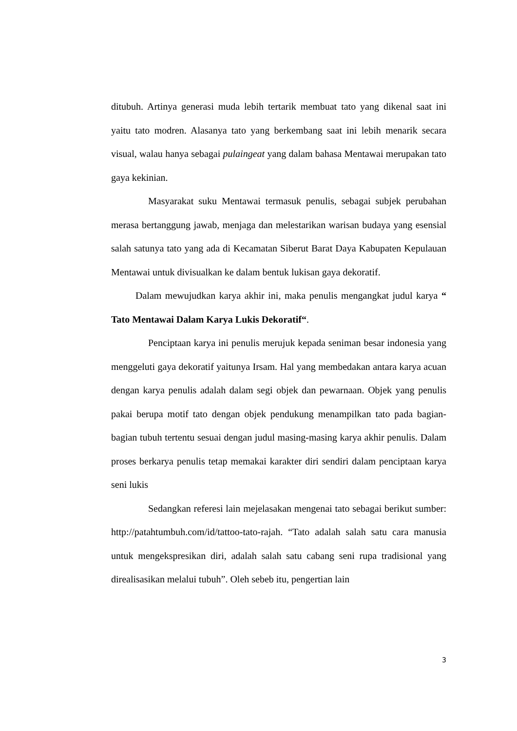ditubuh. Artinya generasi muda lebih tertarik membuat tato yang dikenal saat ini yaitu tato modren. Alasanya tato yang berkembang saat ini lebih menarik secara visual, walau hanya sebagai pulaingeat yang dalam bahasa Mentawai merupakan tato gaya kekinian.
Masyarakat suku Mentawai termasuk penulis, sebagai subjek perubahan merasa bertanggung jawab, menjaga dan melestarikan warisan budaya yang esensial salah satunya tato yang ada di Kecamatan Siberut Barat Daya Kabupaten Kepulauan Mentawai untuk divisualkan ke dalam bentuk lukisan gaya dekoratif.
Dalam mewujudkan karya akhir ini, maka penulis mengangkat judul karya “ Tato Mentawai Dalam Karya Lukis Dekoratif“.
Penciptaan karya ini penulis merujuk kepada seniman besar indonesia yang menggeluti gaya dekoratif yaitunya Irsam. Hal yang membedakan antara karya acuan dengan karya penulis adalah dalam segi objek dan pewarnaan. Objek yang penulis pakai berupa motif tato dengan objek pendukung menampilkan tato pada bagian-bagian tubuh tertentu sesuai dengan judul masing-masing karya akhir penulis. Dalam proses berkarya penulis tetap memakai karakter diri sendiri dalam penciptaan karya seni lukis
Sedangkan referesi lain mejelasakan mengenai tato sebagai berikut sumber: http://patahtumbuh.com/id/tattoo-tato-rajah. “Tato adalah salah satu cara manusia untuk mengekspresikan diri, adalah salah satu cabang seni rupa tradisional yang direalisasikan melalui tubuh”. Oleh sebeb itu, pengertian lain
3